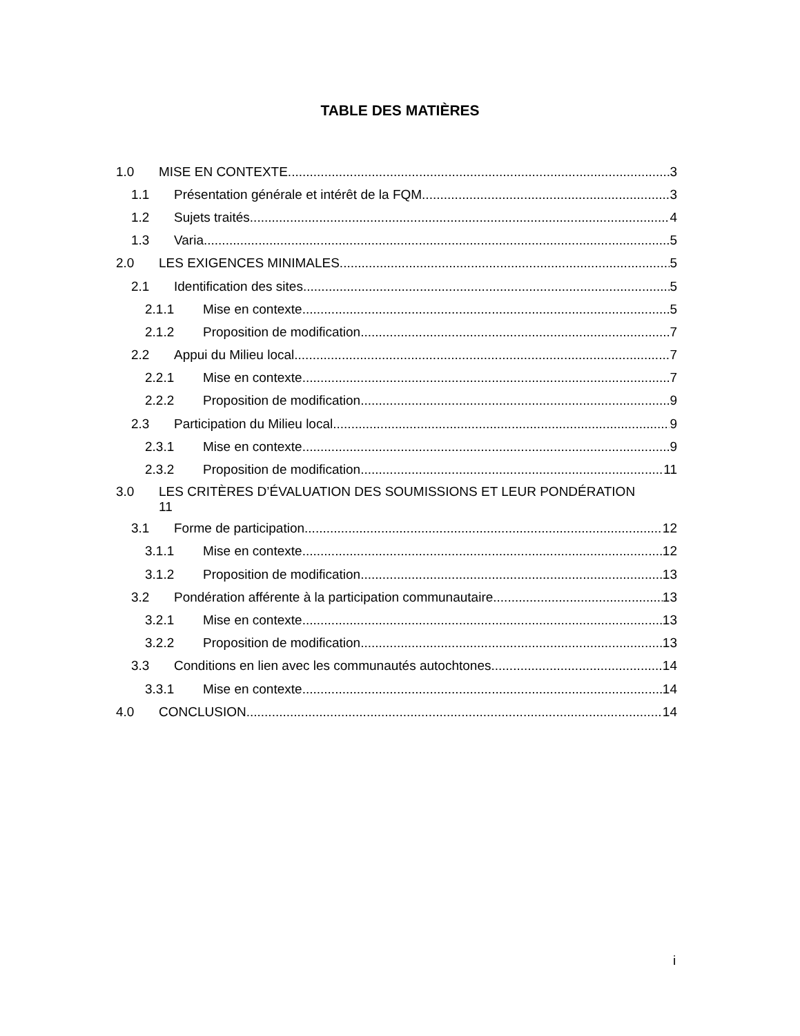TABLE DES MATIÈRES
1.0 MISE EN CONTEXTE 3
1.1 Présentation générale et intérêt de la FQM 3
1.2 Sujets traités 4
1.3 Varia 5
2.0 LES EXIGENCES MINIMALES 5
2.1 Identification des sites 5
2.1.1 Mise en contexte 5
2.1.2 Proposition de modification 7
2.2 Appui du Milieu local 7
2.2.1 Mise en contexte 7
2.2.2 Proposition de modification 9
2.3 Participation du Milieu local 9
2.3.1 Mise en contexte 9
2.3.2 Proposition de modification 11
3.0 LES CRITÈRES D’ÉVALUATION DES SOUMISSIONS ET LEUR PONDÉRATION
11
3.1 Forme de participation 12
3.1.1 Mise en contexte 12
3.1.2 Proposition de modification 13
3.2 Pondération afférente à la participation communautaire 13
3.2.1 Mise en contexte 13
3.2.2 Proposition de modification 13
3.3 Conditions en lien avec les communautés autochtones 14
3.3.1 Mise en contexte 14
4.0 CONCLUSION 14
i